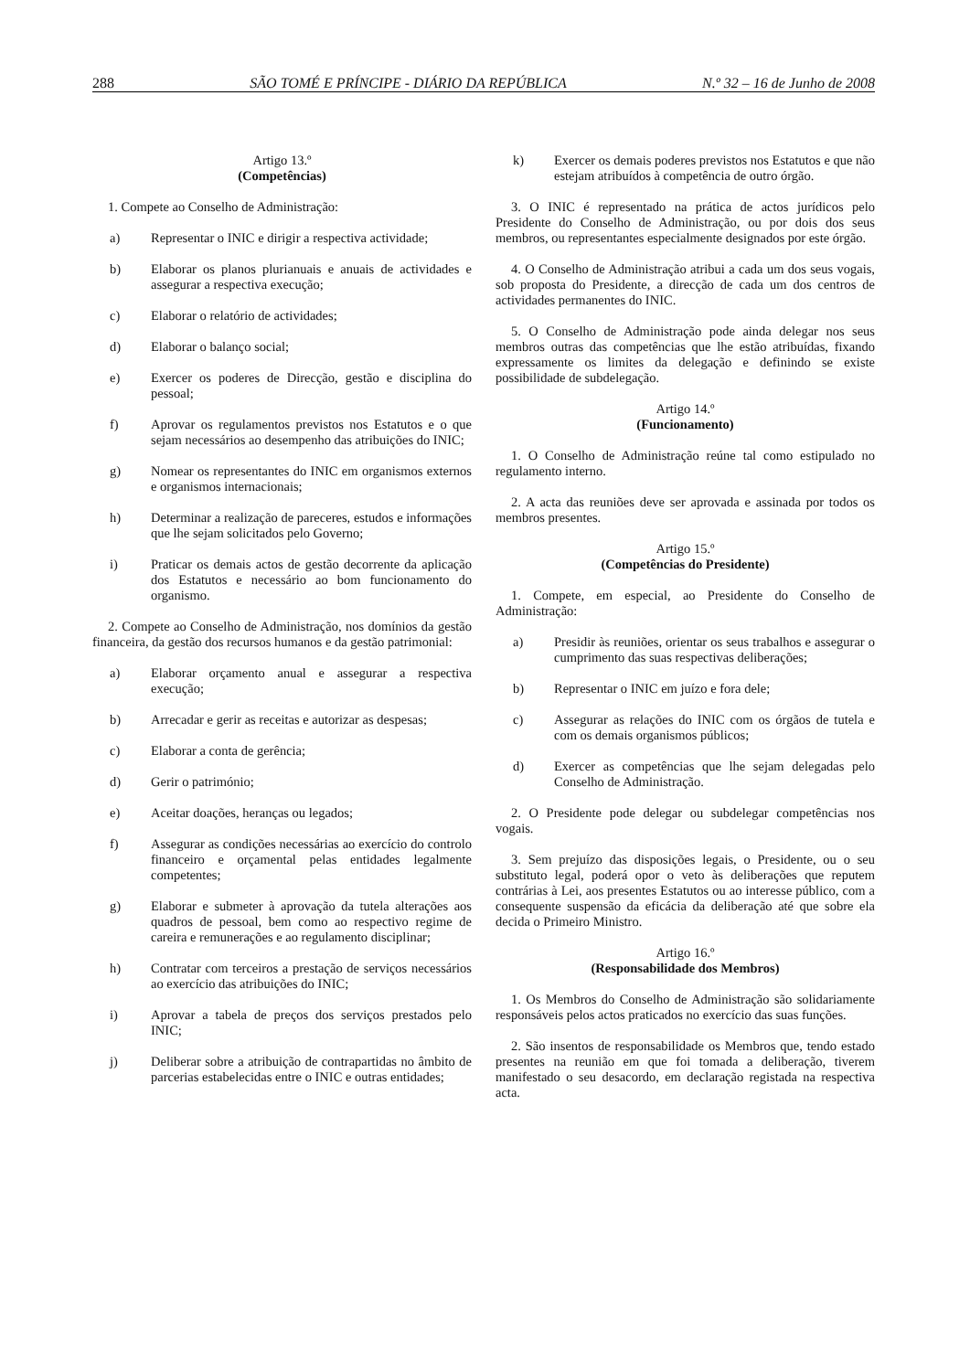288 SÃO TOMÉ E PRÍNCIPE - DIÁRIO DA REPÚBLICA N.º 32 – 16 de Junho de 2008
Artigo 13.º
(Competências)
1. Compete ao Conselho de Administração:
a) Representar o INIC e dirigir a respectiva actividade;
b) Elaborar os planos plurianuais e anuais de actividades e assegurar a respectiva execução;
c) Elaborar o relatório de actividades;
d) Elaborar o balanço social;
e) Exercer os poderes de Direcção, gestão e disciplina do pessoal;
f) Aprovar os regulamentos previstos nos Estatutos e o que sejam necessários ao desempenho das atribuições do INIC;
g) Nomear os representantes do INIC em organismos externos e organismos internacionais;
h) Determinar a realização de pareceres, estudos e informações que lhe sejam solicitados pelo Governo;
i) Praticar os demais actos de gestão decorrente da aplicação dos Estatutos e necessário ao bom funcionamento do organismo.
2. Compete ao Conselho de Administração, nos domínios da gestão financeira, da gestão dos recursos humanos e da gestão patrimonial:
a) Elaborar orçamento anual e assegurar a respectiva execução;
b) Arrecadar e gerir as receitas e autorizar as despesas;
c) Elaborar a conta de gerência;
d) Gerir o património;
e) Aceitar doações, heranças ou legados;
f) Assegurar as condições necessárias ao exercício do controlo financeiro e orçamental pelas entidades legalmente competentes;
g) Elaborar e submeter à aprovação da tutela alterações aos quadros de pessoal, bem como ao respectivo regime de careira e remunerações e ao regulamento disciplinar;
h) Contratar com terceiros a prestação de serviços necessários ao exercício das atribuições do INIC;
i) Aprovar a tabela de preços dos serviços prestados pelo INIC;
j) Deliberar sobre a atribuição de contrapartidas no âmbito de parcerias estabelecidas entre o INIC e outras entidades;
k) Exercer os demais poderes previstos nos Estatutos e que não estejam atribuídos à competência de outro órgão.
3. O INIC é representado na prática de actos jurídicos pelo Presidente do Conselho de Administração, ou por dois dos seus membros, ou representantes especialmente designados por este órgão.
4. O Conselho de Administração atribui a cada um dos seus vogais, sob proposta do Presidente, a direcção de cada um dos centros de actividades permanentes do INIC.
5. O Conselho de Administração pode ainda delegar nos seus membros outras das competências que lhe estão atribuídas, fixando expressamente os limites da delegação e definindo se existe possibilidade de subdelegação.
Artigo 14.º
(Funcionamento)
1. O Conselho de Administração reúne tal como estipulado no regulamento interno.
2. A acta das reuniões deve ser aprovada e assinada por todos os membros presentes.
Artigo 15.º
(Competências do Presidente)
1. Compete, em especial, ao Presidente do Conselho de Administração:
a) Presidir às reuniões, orientar os seus trabalhos e assegurar o cumprimento das suas respectivas deliberações;
b) Representar o INIC em juízo e fora dele;
c) Assegurar as relações do INIC com os órgãos de tutela e com os demais organismos públicos;
d) Exercer as competências que lhe sejam delegadas pelo Conselho de Administração.
2. O Presidente pode delegar ou subdelegar competências nos vogais.
3. Sem prejuízo das disposições legais, o Presidente, ou o seu substituto legal, poderá opor o veto às deliberações que reputem contrárias à Lei, aos presentes Estatutos ou ao interesse público, com a consequente suspensão da eficácia da deliberação até que sobre ela decida o Primeiro Ministro.
Artigo 16.º
(Responsabilidade dos Membros)
1. Os Membros do Conselho de Administração são solidariamente responsáveis pelos actos praticados no exercício das suas funções.
2. São insentos de responsabilidade os Membros que, tendo estado presentes na reunião em que foi tomada a deliberação, tiverem manifestado o seu desacordo, em declaração registada na respectiva acta.